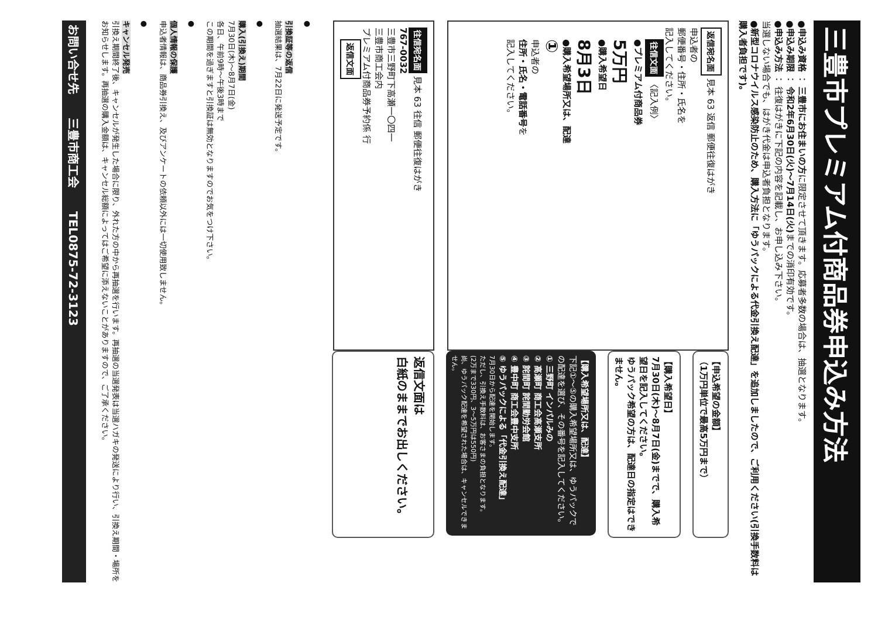三豊市プレミアム付商品券申込み方法
●申込み資格 ： 三豊市にお住まいの方に限定させて頂きます。応募者多数の場合は、抽選となります。
●申込み期限 ： 令和2年6月30日(火)〜7月14日(火) までの消印有効です。
●申込み方法 ： 往復はがきに下記の内容を記載し、お申し込み下さい。
当選しない場合でも、はがき代金は申込者負担となります。
●新型コロナウイルス感染防止のため、購入方法に「ゆうパックによる代金引換え配達」を追加しましたので、ご利用ください(引換手数料は購入者負担です)。
返信宛名面 見本 63 返信 郵便往復はがき
申込者の
郵便番号・住所・氏名を
記入してください。
往信文面 〈記入例〉
●プレミアム付商品券
5万円
●購入希望日
8月3日
●購入希望場所又は、配達
①
申込者の
住所・氏名・電話番号を
記入してください。
【申込希望の金額】
（1万円単位で最高5万円まで）
【購入希望日】
7月30日(木)〜8月7日(金)までで、購入希望日を記入してください。
ゆうパック希望の方は、配達日の指定はできません。
【購入希望場所又は、配達】
下記①〜⑤の購入希望場所又は、ゆうパックでの配達を選び、その番号を記入してください。
① 三野町 インパルみの
② 高瀬町 商工会高瀬支所
③ 詫間町 詫間勤労会館
④ 豊中町 商工会豊中支所
⑤ ゆうパックによる「代金引換え配達」
7月30日から配達を開始します。
ただし、引換え手数料は、お客さまの負担となります。
(2万まで330円、3〜5万円は550円)
尚、ゆうパック配達を希望された場合は、キャンセルできません。
往信宛名面 見本 63 往信 郵便往復はがき
767-0032
三豊市三野町下高瀬一〇四一
三豊市商工会内
プレミアム付商品券予約係 行
返信文面
返信文面は
白紙のままでお出しください。
●
引換証等の返信
抽選結果は、7月22日に発送予定です。
●
購入(引換え)期間
7月30日(木)〜8月7日(金)
各日、午前9時〜午後3時まで
この期間を過ぎますと引換証は無効となりますのでお気をつけ下さい。
●
個人情報の保護
申込者情報は、商品券引換え、及びアンケートの依頼以外には一切使用致しません。
●
キャンセル発売
引換え期間終了後、キャンセルが発生した場合に限り、外れた方の中から再抽選を行います。再抽選の当選発表は当選ハガキの発送により行い、引換え期間・場所をお知らせします。再抽選の購入金額は、キャンセル総額によってはご希望に添えないことがありますので、ご了承ください。
お問い合せ先　　三豊市商工会　　TEL0875-72-3123